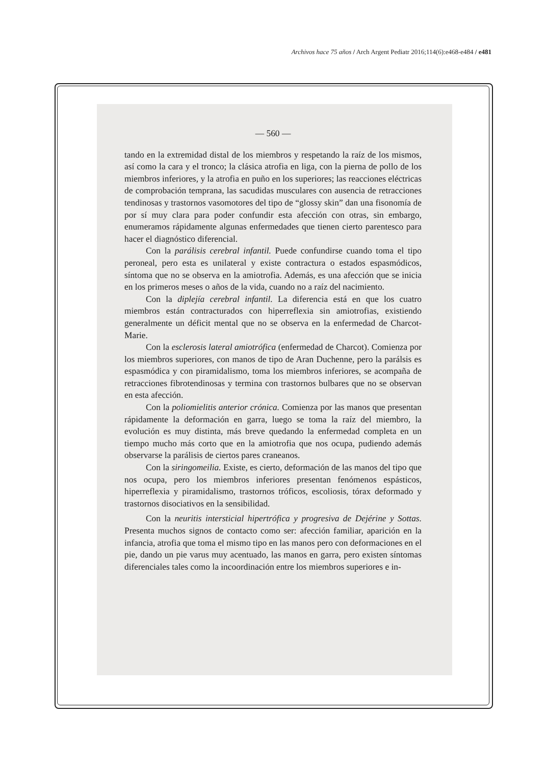Archivos hace 75 años / Arch Argent Pediatr 2016;114(6):e468-e484 / e481
— 560 —
tando en la extremidad distal de los miembros y respetando la raíz de los mismos, así como la cara y el tronco; la clásica atrofia en liga, con la pierna de pollo de los miembros inferiores, y la atrofia en puño en los superiores; las reacciones eléctricas de comprobación temprana, las sacudidas musculares con ausencia de retracciones tendinosas y trastornos vasomotores del tipo de “glossy skin” dan una fisonomía de por sí muy clara para poder confundir esta afección con otras, sin embargo, enumeramos rápidamente algunas enfermedades que tienen cierto parentesco para hacer el diagnóstico diferencial.
Con la parálisis cerebral infantil. Puede confundirse cuando toma el tipo peroneal, pero esta es unilateral y existe contractura o estados espasmódicos, síntoma que no se observa en la amiotrofia. Además, es una afección que se inicia en los primeros meses o años de la vida, cuando no a raíz del nacimiento.
Con la diplejía cerebral infantil. La diferencia está en que los cuatro miembros están contracturados con hiperreflexia sin amiotrofias, existiendo generalmente un déficit mental que no se observa en la enfermedad de Charcot-Marie.
Con la esclerosis lateral amiotrófica (enfermedad de Charcot). Comienza por los miembros superiores, con manos de tipo de Aran Duchenne, pero la parálsis es espasmódica y con piramidalismo, toma los miembros inferiores, se acompaña de retracciones fibrotendinosas y termina con trastornos bulbares que no se observan en esta afección.
Con la poliomielitis anterior crónica. Comienza por las manos que presentan rápidamente la deformación en garra, luego se toma la raíz del miembro, la evolución es muy distinta, más breve quedando la enfermedad completa en un tiempo mucho más corto que en la amiotrofia que nos ocupa, pudiendo además observarse la parálisis de ciertos pares craneanos.
Con la siringomeilia. Existe, es cierto, deformación de las manos del tipo que nos ocupa, pero los miembros inferiores presentan fenómenos espásticos, hiperreflexia y piramidalismo, trastornos tróficos, escoliosis, tórax deformado y trastornos disociativos en la sensibilidad.
Con la neuritis intersticial hipertrófica y progresiva de Dejérine y Sottas. Presenta muchos signos de contacto como ser: afección familiar, aparición en la infancia, atrofia que toma el mismo tipo en las manos pero con deformaciones en el pie, dando un pie varus muy acentuado, las manos en garra, pero existen síntomas diferenciales tales como la incoordinación entre los miembros superiores e in-